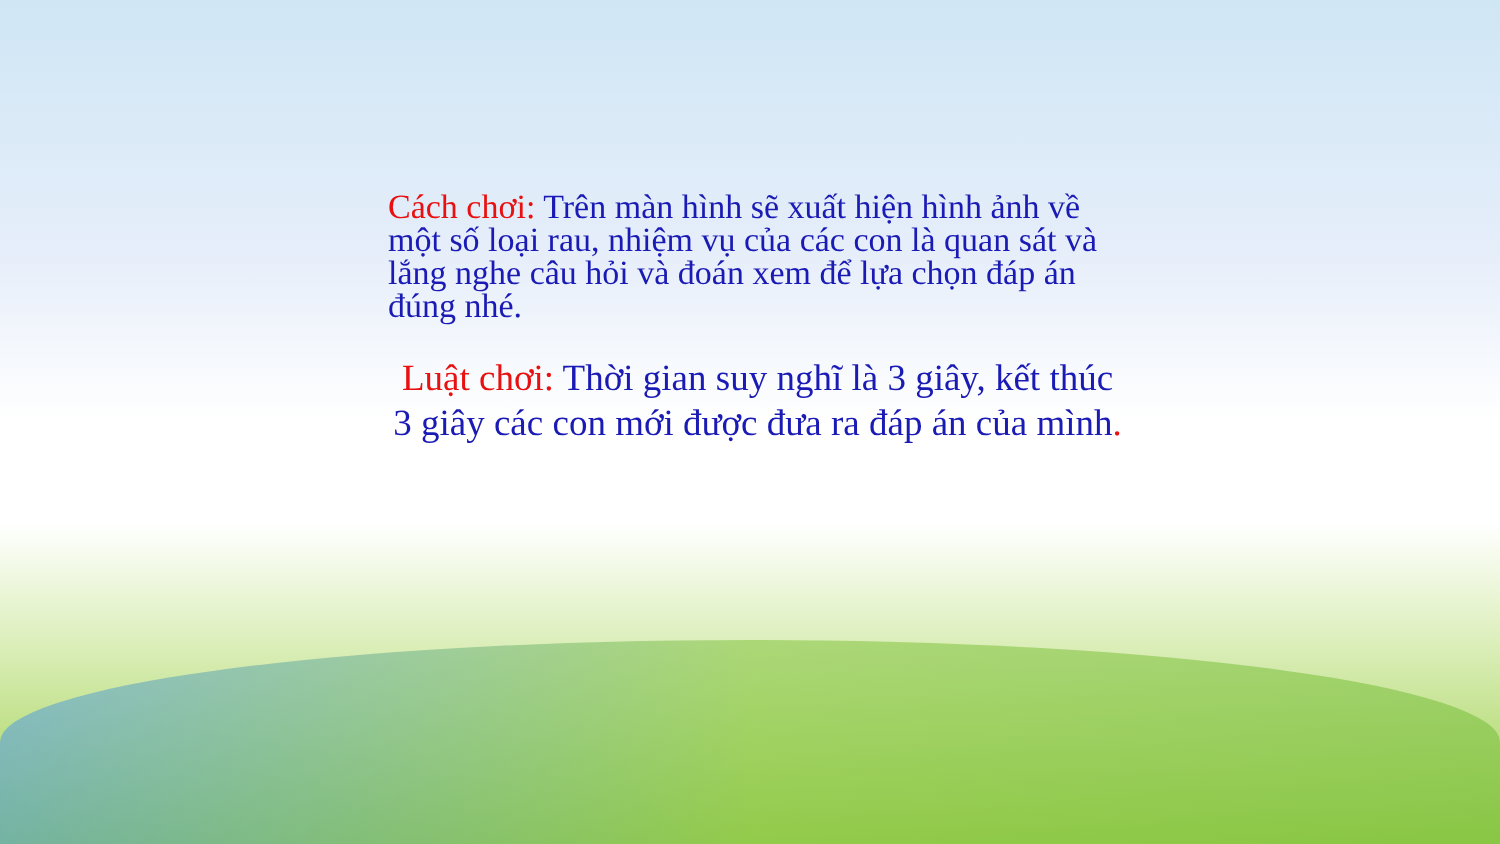Cách chơi: Trên màn hình sẽ xuất hiện hình ảnh về một số loại rau, nhiệm vụ của các con là quan sát và lắng nghe câu hỏi và đoán xem để lựa chọn đáp án đúng nhé.
Luật chơi: Thời gian suy nghĩ là 3 giây, kết thúc 3 giây các con mới được đưa ra đáp án của mình.